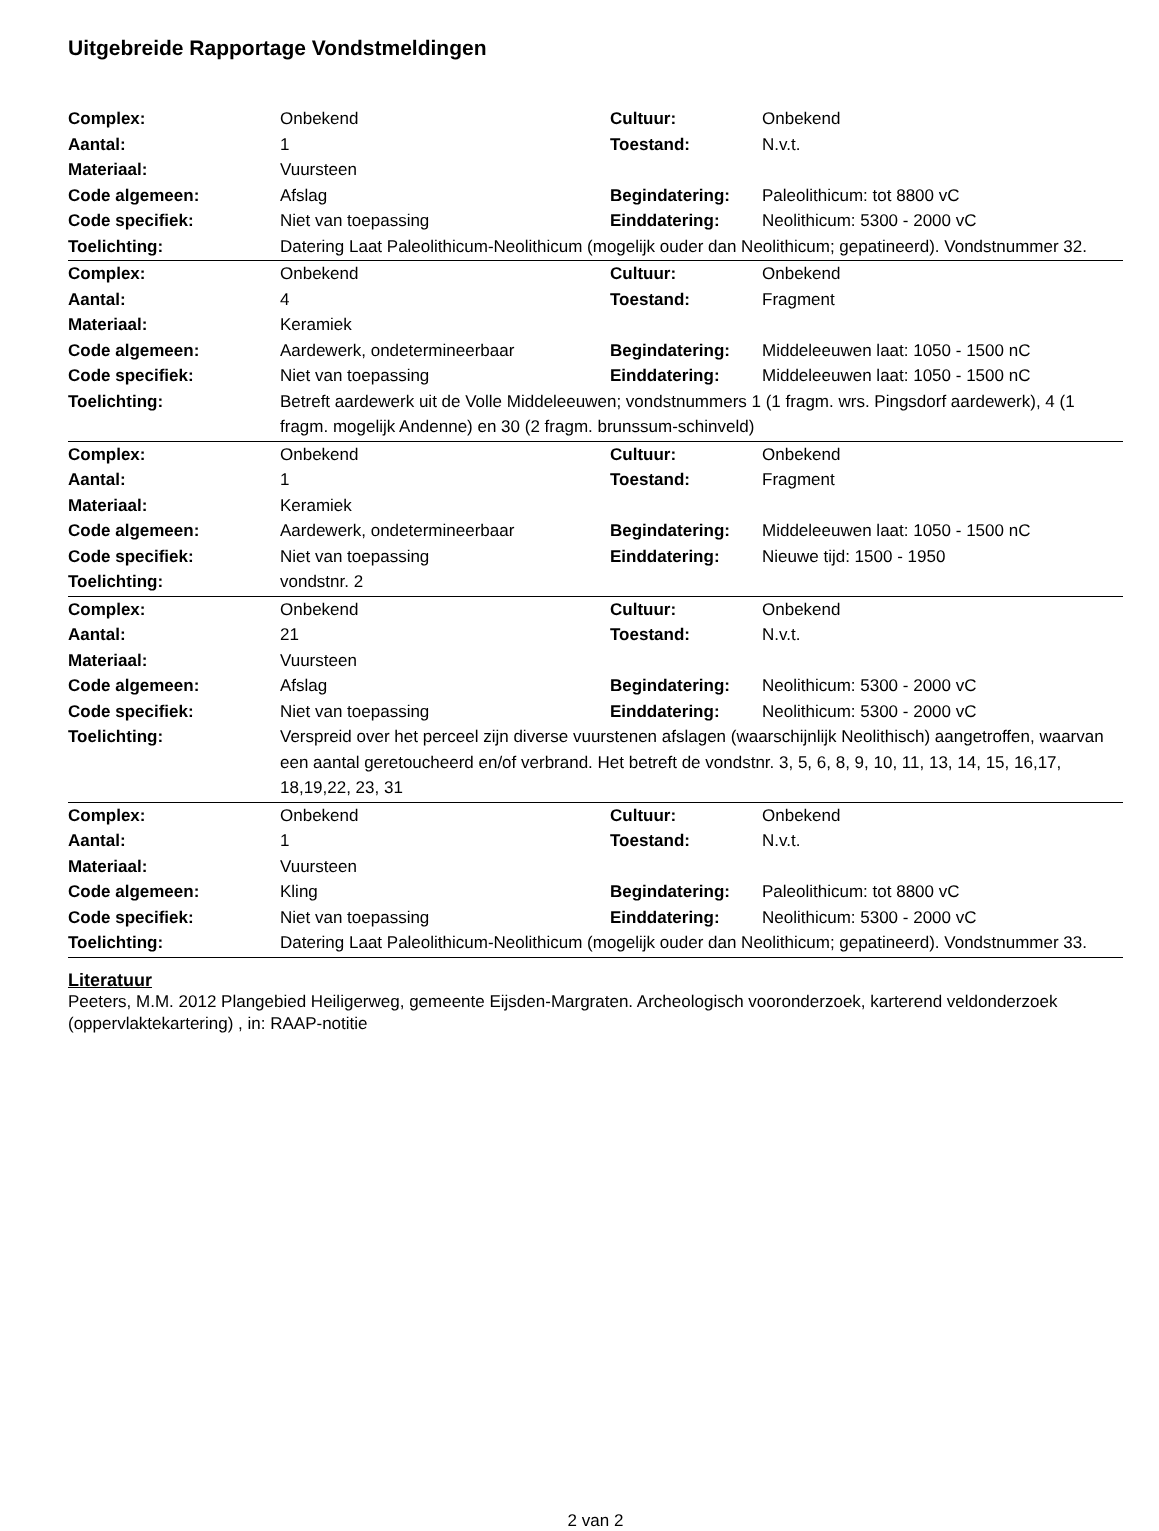Uitgebreide Rapportage Vondstmeldingen
| Complex: | Onbekend | Cultuur: | Onbekend |
| Aantal: | 1 | Toestand: | N.v.t. |
| Materiaal: | Vuursteen | | |
| Code algemeen: | Afslag | Begindatering: | Paleolithicum: tot 8800 vC |
| Code specifiek: | Niet van toepassing | Einddatering: | Neolithicum: 5300 - 2000 vC |
| Toelichting: | Datering Laat Paleolithicum-Neolithicum (mogelijk ouder dan Neolithicum; gepatineerd). Vondstnummer 32. | | |
| Complex: | Onbekend | Cultuur: | Onbekend |
| Aantal: | 4 | Toestand: | Fragment |
| Materiaal: | Keramiek | | |
| Code algemeen: | Aardewerk, ondetermineerbaar | Begindatering: | Middeleeuwen laat: 1050 - 1500 nC |
| Code specifiek: | Niet van toepassing | Einddatering: | Middeleeuwen laat: 1050 - 1500 nC |
| Toelichting: | Betreft aardewerk uit de Volle Middeleeuwen; vondstnummers 1 (1 fragm. wrs. Pingsdorf aardewerk), 4 (1 fragm. mogelijk Andenne) en 30 (2 fragm. brunssum-schinveld) | | |
| Complex: | Onbekend | Cultuur: | Onbekend |
| Aantal: | 1 | Toestand: | Fragment |
| Materiaal: | Keramiek | | |
| Code algemeen: | Aardewerk, ondetermineerbaar | Begindatering: | Middeleeuwen laat: 1050 - 1500 nC |
| Code specifiek: | Niet van toepassing | Einddatering: | Nieuwe tijd: 1500 - 1950 |
| Toelichting: | vondstnr. 2 | | |
| Complex: | Onbekend | Cultuur: | Onbekend |
| Aantal: | 21 | Toestand: | N.v.t. |
| Materiaal: | Vuursteen | | |
| Code algemeen: | Afslag | Begindatering: | Neolithicum: 5300 - 2000 vC |
| Code specifiek: | Niet van toepassing | Einddatering: | Neolithicum: 5300 - 2000 vC |
| Toelichting: | Verspreid over het perceel zijn diverse vuurstenen afslagen (waarschijnlijk Neolithisch) aangetroffen, waarvan een aantal geretoucheerd en/of verbrand. Het betreft de vondstnr. 3, 5, 6, 8, 9, 10, 11, 13, 14, 15, 16,17, 18,19,22, 23, 31 | | |
| Complex: | Onbekend | Cultuur: | Onbekend |
| Aantal: | 1 | Toestand: | N.v.t. |
| Materiaal: | Vuursteen | | |
| Code algemeen: | Kling | Begindatering: | Paleolithicum: tot 8800 vC |
| Code specifiek: | Niet van toepassing | Einddatering: | Neolithicum: 5300 - 2000 vC |
| Toelichting: | Datering Laat Paleolithicum-Neolithicum (mogelijk ouder dan Neolithicum; gepatineerd). Vondstnummer 33. | | |
Literatuur
Peeters, M.M. 2012 Plangebied Heiligerweg, gemeente Eijsden-Margraten. Archeologisch vooronderzoek, karterend veldonderzoek (oppervlaktekartering) , in: RAAP-notitie
2 van 2